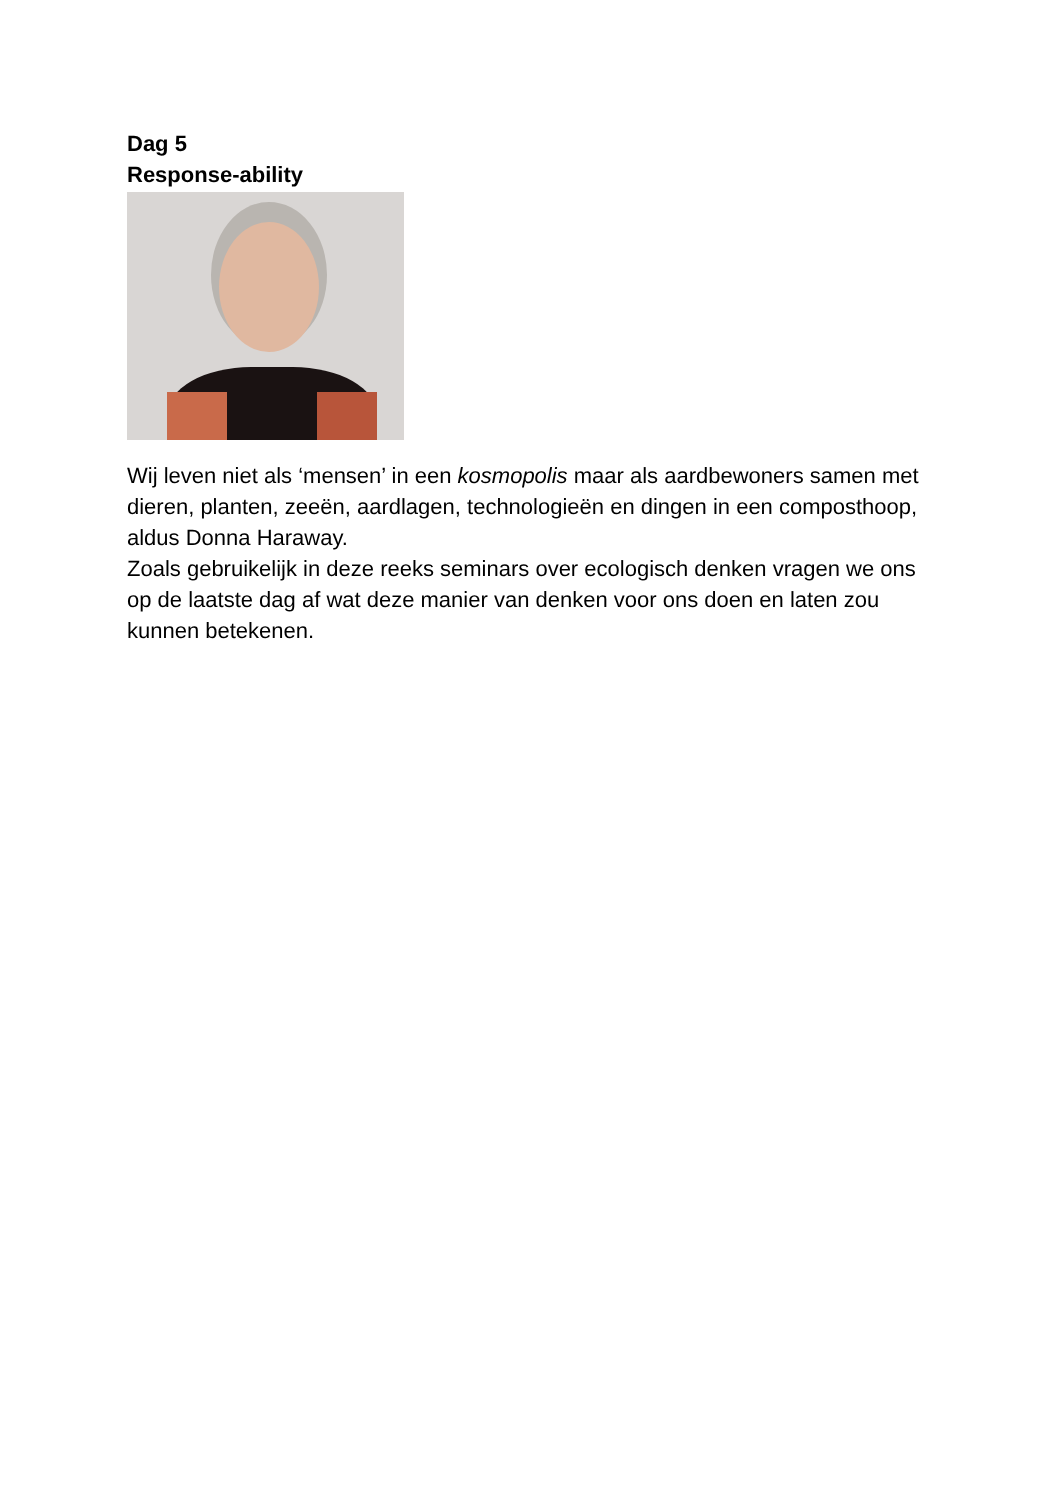Dag 5
Response-ability
Wij leven niet als ‘mensen’ in een kosmopolis maar als aardbewoners samen met dieren, planten, zeeën, aardlagen, technologieën en dingen in een composthoop, aldus Donna Haraway.
Zoals gebruikelijk in deze reeks seminars over ecologisch denken vragen we ons op de laatste dag af wat deze manier van denken voor ons doen en laten zou kunnen betekenen.